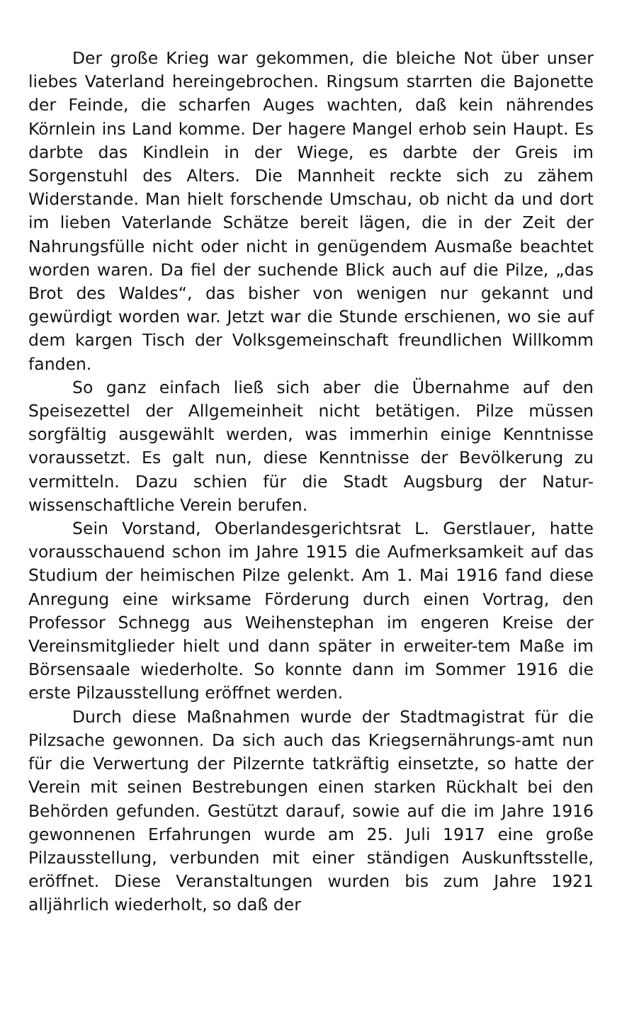Der große Krieg war gekommen, die bleiche Not über unser liebes Vaterland hereingebrochen. Ringsum starrten die Bajonette der Feinde, die scharfen Auges wachten, daß kein nährendes Körnlein ins Land komme. Der hagere Mangel erhob sein Haupt. Es darbte das Kindlein in der Wiege, es darbte der Greis im Sorgenstuhl des Alters. Die Mannheit reckte sich zu zähem Widerstande. Man hielt forschende Umschau, ob nicht da und dort im lieben Vaterlande Schätze bereit lägen, die in der Zeit der Nahrungsfülle nicht oder nicht in genügendem Ausmaße beachtet worden waren. Da fiel der suchende Blick auch auf die Pilze, „das Brot des Waldes“, das bisher von wenigen nur gekannt und gewürdigt worden war. Jetzt war die Stunde erschienen, wo sie auf dem kargen Tisch der Volksgemeinschaft freundlichen Willkomm fanden.
So ganz einfach ließ sich aber die Übernahme auf den Speisezettel der Allgemeinheit nicht betätigen. Pilze müssen sorgfältig ausgewählt werden, was immerhin einige Kenntnisse voraussetzt. Es galt nun, diese Kenntnisse der Bevölkerung zu vermitteln. Dazu schien für die Stadt Augsburg der Natur-wissenschaftliche Verein berufen.
Sein Vorstand, Oberlandesgerichtsrat L. Gerstlauer, hatte vorausschauend schon im Jahre 1915 die Aufmerksamkeit auf das Studium der heimischen Pilze gelenkt. Am 1. Mai 1916 fand diese Anregung eine wirksame Förderung durch einen Vortrag, den Professor Schnegg aus Weihenstephan im engeren Kreise der Vereinsmitglieder hielt und dann später in erweiter-tem Maße im Börsensaale wiederholte. So konnte dann im Sommer 1916 die erste Pilzausstellung eröffnet werden.
Durch diese Maßnahmen wurde der Stadtmagistrat für die Pilzsache gewonnen. Da sich auch das Kriegsernährungs-amt nun für die Verwertung der Pilzernte tatkräftig einsetzte, so hatte der Verein mit seinen Bestrebungen einen starken Rückhalt bei den Behörden gefunden. Gestützt darauf, sowie auf die im Jahre 1916 gewonnenen Erfahrungen wurde am 25. Juli 1917 eine große Pilzausstellung, verbunden mit einer ständigen Auskunftsstelle, eröffnet. Diese Veranstaltungen wurden bis zum Jahre 1921 alljährlich wiederholt, so daß der